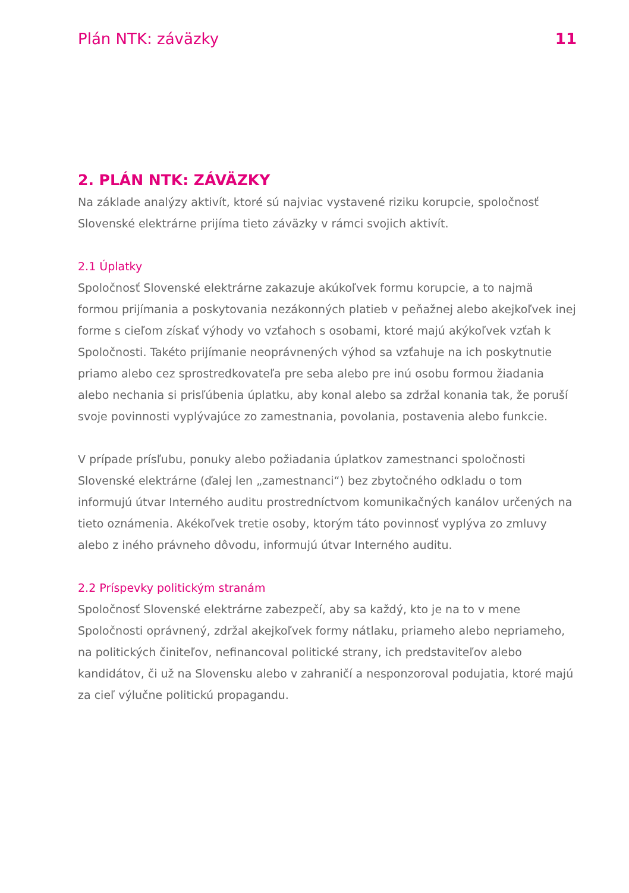Plán NTK: záväzky 11
2. PLÁN NTK: ZÁVÄZKY
Na základe analýzy aktivít, ktoré sú najviac vystavené riziku korupcie, spoločnosť Slovenské elektrárne prijíma tieto záväzky v rámci svojich aktivít.
2.1 Úplatky
Spoločnosť Slovenské elektrárne zakazuje akúkoľvek formu korupcie, a to najmä formou prijímania a poskytovania nezákonných platieb v peňažnej alebo akejkoľvek inej forme s cieľom získať výhody vo vzťahoch s osobami, ktoré majú akýkoľvek vzťah k Spoločnosti. Takéto prijímanie neoprávnených výhod sa vzťahuje na ich poskytnutie priamo alebo cez sprostredkovateľa pre seba alebo pre inú osobu formou žiadania alebo nechania si prisľúbenia úplatku, aby konal alebo sa zdržal konania tak, že poruší svoje povinnosti vyplývajúce zo zamestnania, povolania, postavenia alebo funkcie.
V prípade prísľubu, ponuky alebo požiadania úplatkov zamestnanci spoločnosti Slovenské elektrárne (ďalej len „zamestnanci“) bez zbytočného odkladu o tom informujú útvar Interného auditu prostredníctvom komunikačných kanálov určených na tieto oznámenia. Akékoľvek tretie osoby, ktorým táto povinnosť vyplýva zo zmluvy alebo z iného právneho dôvodu, informujú útvar Interného auditu.
2.2 Príspevky politickým stranám
Spoločnosť Slovenské elektrárne zabezpečí, aby sa každý, kto je na to v mene Spoločnosti oprávnený, zdržal akejkoľvek formy nátlaku, priameho alebo nepriameho, na politických činiteľov, nefinancoval politické strany, ich predstaviteľov alebo kandidátov, či už na Slovensku alebo v zahraničí a nesponzoroval podujatia, ktoré majú za cieľ výlučne politickú propagandu.